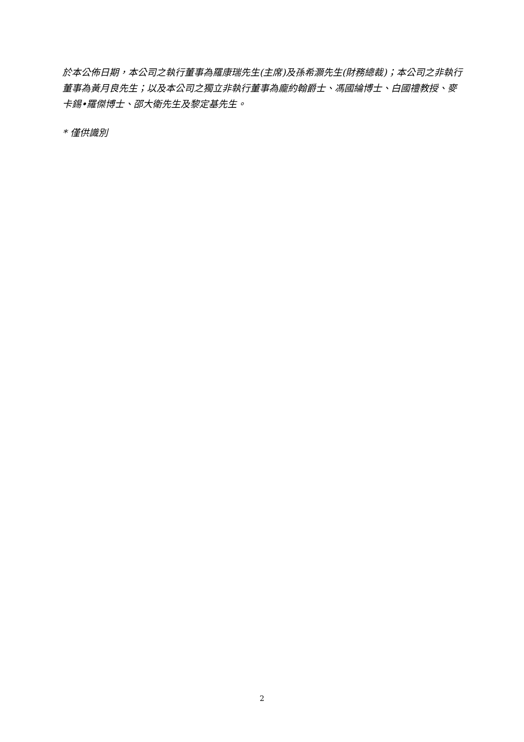於本公佈日期，本公司之執行董事為羅康瑞先生(主席)及孫希灝先生(財務總裁)；本公司之非執行董事為黃月良先生；以及本公司之獨立非執行董事為龐約翰爵士、馮國綸博士、白國禮教授、麥卡錫•羅傑博士、邵大衛先生及黎定基先生。
* 僅供識別
2